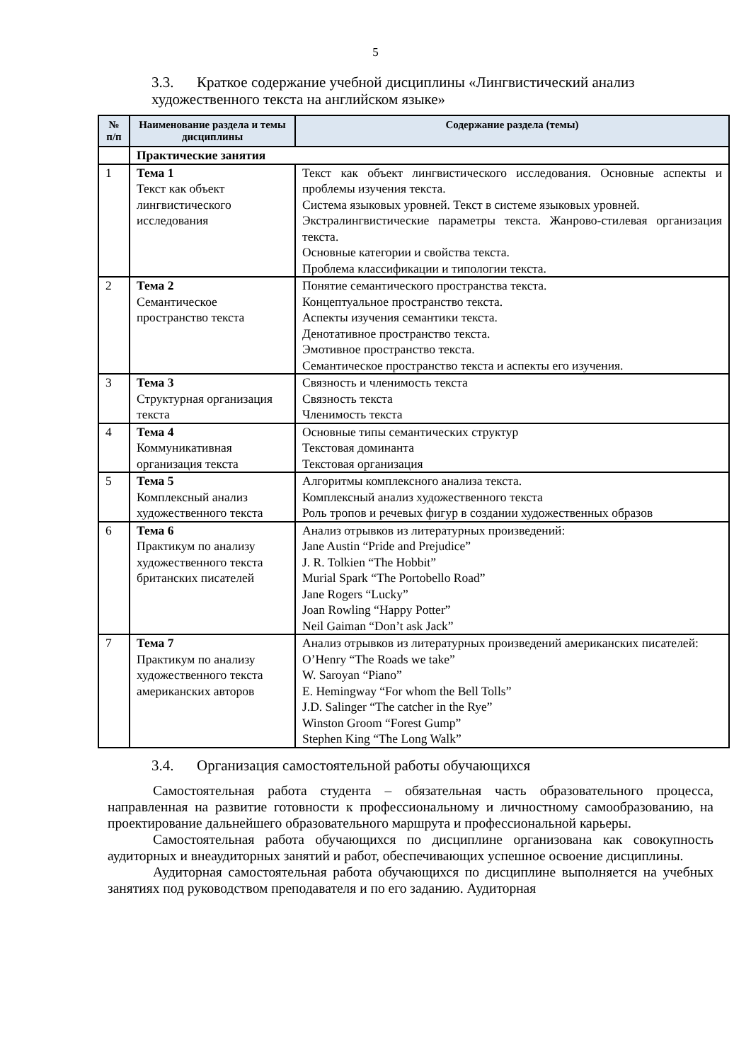5
3.3. Краткое содержание учебной дисциплины «Лингвистический анализ художественного текста на английском языке»
| № п/п | Наименование раздела и темы дисциплины | Содержание раздела (темы) |
| --- | --- | --- |
| | Практические занятия | |
| 1 | Тема 1 Текст как объект лингвистического исследования | Текст как объект лингвистического исследования. Основные аспекты и проблемы изучения текста. Система языковых уровней. Текст в системе языковых уровней. Экстралингвистические параметры текста. Жанрово-стилевая организация текста. Основные категории и свойства текста. Проблема классификации и типологии текста. |
| 2 | Тема 2 Семантическое пространство текста | Понятие семантического пространства текста. Концептуальное пространство текста. Аспекты изучения семантики текста. Денотативное пространство текста. Эмотивное пространство текста. Семантическое пространство текста и аспекты его изучения. |
| 3 | Тема 3 Структурная организация текста | Связность и членимость текста Связность текста Членимость текста |
| 4 | Тема 4 Коммуникативная организация текста | Основные типы семантических структур Текстовая доминанта Текстовая организация |
| 5 | Тема 5 Комплексный анализ художественного текста | Алгоритмы комплексного анализа текста. Комплексный анализ художественного текста Роль тропов и речевых фигур в создании художественных образов |
| 6 | Тема 6 Практикум по анализу художественного текста британских писателей | Анализ отрывков из литературных произведений: Jane Austin “Pride and Prejudice” J. R. Tolkien “The Hobbit” Murial Spark “The Portobello Road” Jane Rogers “Lucky” Joan Rowling “Happy Potter” Neil Gaiman “Don’t ask Jack” |
| 7 | Тема 7 Практикум по анализу художественного текста американских авторов | Анализ отрывков из литературных произведений американских писателей: O’Henry “The Roads we take” W. Saroyan “Piano” E. Hemingway “For whom the Bell Tolls” J.D. Salinger “The catcher in the Rye” Winston Groom “Forest Gump” Stephen King “The Long Walk” |
3.4. Организация самостоятельной работы обучающихся
Самостоятельная работа студента – обязательная часть образовательного процесса, направленная на развитие готовности к профессиональному и личностному самообразованию, на проектирование дальнейшего образовательного маршрута и профессиональной карьеры.
Самостоятельная работа обучающихся по дисциплине организована как совокупность аудиторных и внеаудиторных занятий и работ, обеспечивающих успешное освоение дисциплины.
Аудиторная самостоятельная работа обучающихся по дисциплине выполняется на учебных занятиях под руководством преподавателя и по его заданию. Аудиторная